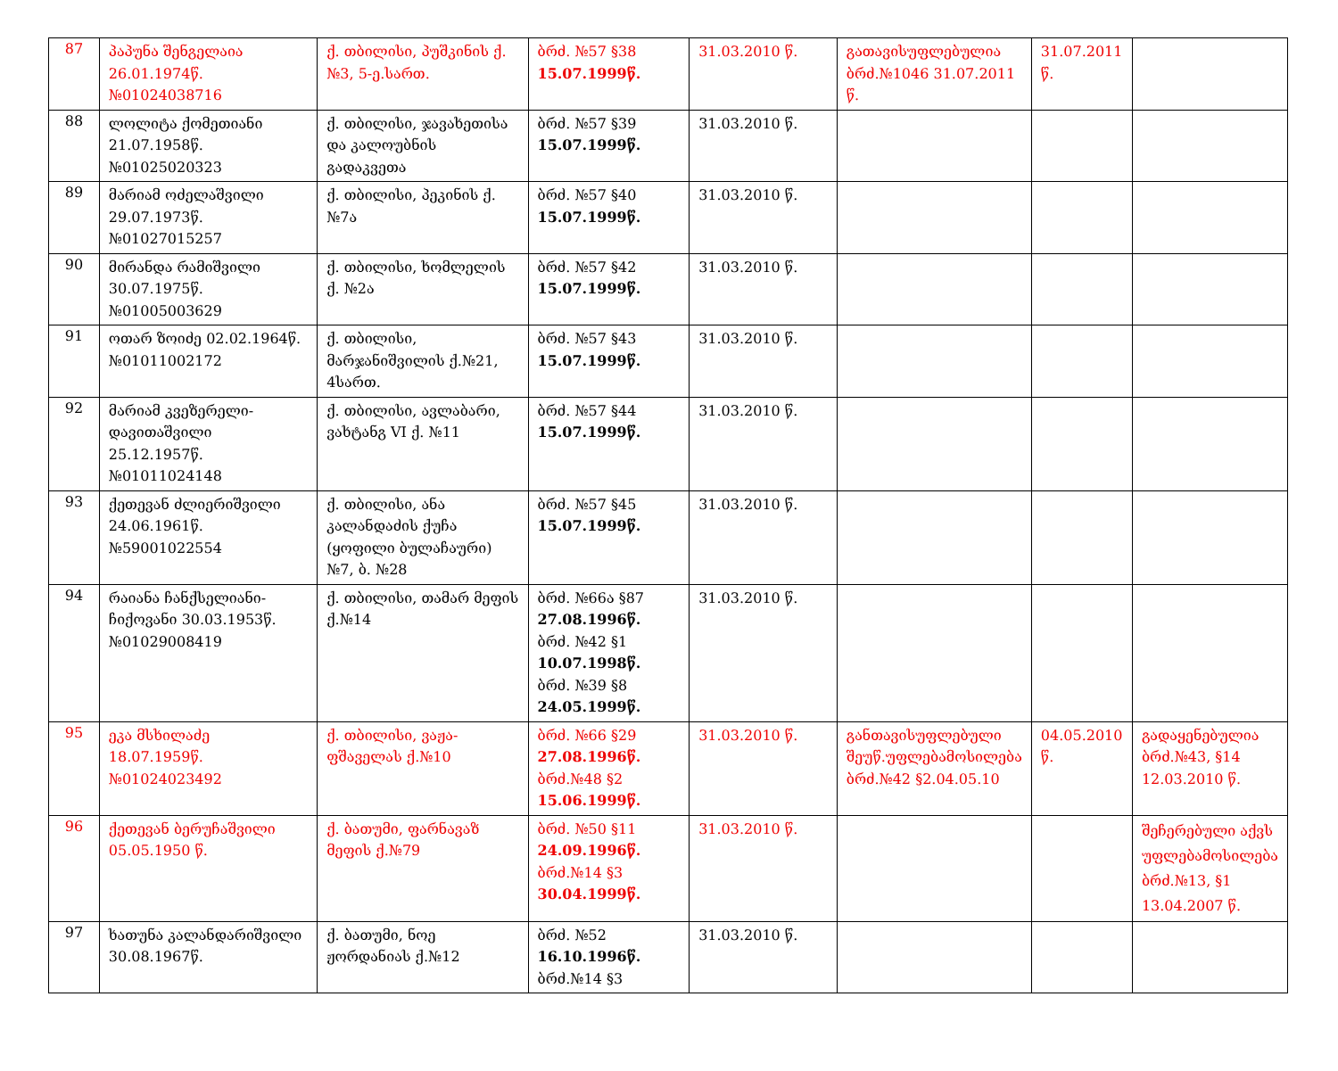| 87 | პაპუნა შენგელაია 26.01.1974წ. №01024038716 | ქ. თბილისი, პუშკინის ქ.№3, 5-ე.სართ. | ბრძ. №57 §38 15.07.1999წ. | 31.03.2010 წ. | გათავისუფლებულია ბრძ.№1046 31.07.2011 წ. | 31.07.2011 წ. | |
| 88 | ლოლიტა ქომეთიანი 21.07.1958წ. №01025020323 | ქ. თბილისი, ჯავახეთისა და კალოუბნის გადაკვეთა | ბრძ. №57 §39 15.07.1999წ. | 31.03.2010 წ. | | | |
| 89 | მარიამ ოძელაშვილი 29.07.1973წ. №01027015257 | ქ. თბილისი, პეკინის ქ. №7ა | ბრძ. №57 §40 15.07.1999წ. | 31.03.2010 წ. | | | |
| 90 | მირანდა რამიშვილი 30.07.1975წ. №01005003629 | ქ. თბილისი, ხომლელის ქ. №2ა | ბრძ. №57 §42 15.07.1999წ. | 31.03.2010 წ. | | | |
| 91 | ოთარ ზოიძე 02.02.1964წ. №01011002172 | ქ. თბილისი, მარჯანიშვილის ქ.№21, 4სართ. | ბრძ. №57 §43 15.07.1999წ. | 31.03.2010 წ. | | | |
| 92 | მარიამ კვეზერელი-დავითაშვილი 25.12.1957წ. №01011024148 | ქ. თბილისი, ავლაბარი, ვახტანგ VI ქ. №11 | ბრძ. №57 §44 15.07.1999წ. | 31.03.2010 წ. | | | |
| 93 | ქეთევან ძლიერიშვილი 24.06.1961წ. №59001022554 | ქ. თბილისი, ანა კალანდაძის ქუჩა (ყოფილი ბულაჩაური) №7, ბ. №28 | ბრძ. №57 §45 15.07.1999წ. | 31.03.2010 წ. | | | |
| 94 | რაიანა ჩანქსელიანი-ჩიქოვანი 30.03.1953წ. №01029008419 | ქ. თბილისი, თამარ მეფის ქ.№14 | ბრძ. №66ა §87 27.08.1996წ. ბრძ. №42 §1 10.07.1998წ. ბრძ. №39 §8 24.05.1999წ. | 31.03.2010 წ. | | | |
| 95 | ეკა მსხილაძე 18.07.1959წ. №01024023492 | ქ. თბილისი, ვაჟა-ფშაველას ქ.№10 | ბრძ. №66 §29 27.08.1996წ. ბრძ.№48 §2 15.06.1999წ. | 31.03.2010 წ. | განთავისუფლებული შეუწ.უფლებამოსილება ბრძ.№42 §2.04.05.10 | 04.05.2010 წ. | გადაყენებულია ბრძ.№43, §14 12.03.2010 წ. |
| 96 | ქეთევან ბერუჩაშვილი 05.05.1950 წ. | ქ. ბათუმი, ფარნავაზ მეფის ქ.№79 | ბრძ. №50 §11 24.09.1996წ. ბრძ.№14 §3 30.04.1999წ. | 31.03.2010 წ. | | | შეჩერებული აქვს უფლებამოსილება ბრძ.№13, §1 13.04.2007 წ. |
| 97 | ხათუნა კალანდარიშვილი 30.08.1967წ. | ქ. ბათუმი, ნოე ჟორდანიას ქ.№12 | ბრძ. №52 16.10.1996წ. ბრძ.№14 §3 | 31.03.2010 წ. | | | |